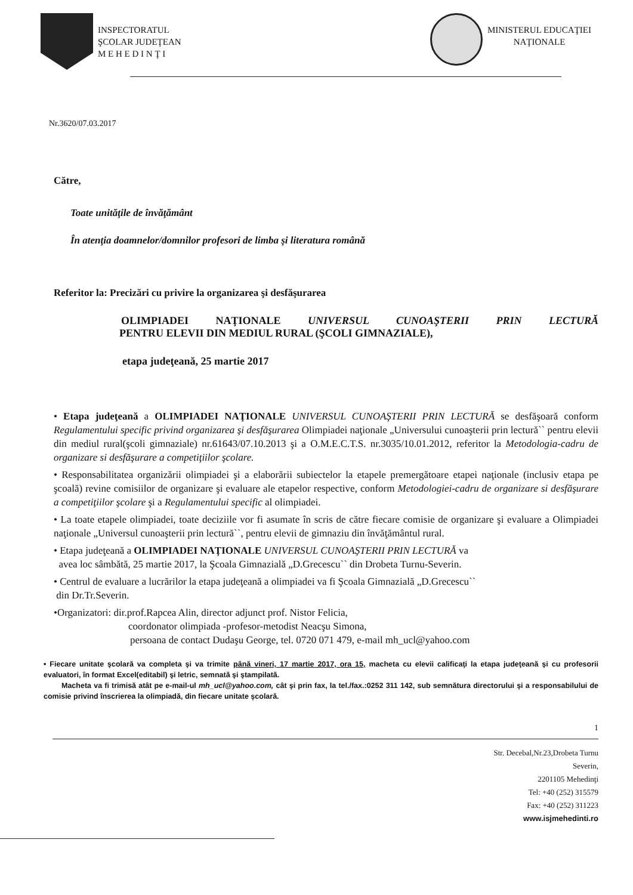INSPECTORATUL
ŞCOLAR JUDEŢEAN
M E H E D I N Ţ I
MINISTERUL EDUCAŢIEI
NAŢIONALE
Nr.3620/07.03.2017
Către,
Toate unităţile de învăţământ
În atenţia doamnelor/domnilor profesori de limba şi literatura română
Referitor la: Precizări cu privire la organizarea şi desfăşurarea
OLIMPIADEI NAŢIONALE UNIVERSUL CUNOAŞTERII PRIN LECTURĂ
PENTRU ELEVII DIN MEDIUL RURAL (ŞCOLI GIMNAZIALE),
etapa judeţeană, 25 martie 2017
• Etapa judeţeană a OLIMPIADEI NAŢIONALE UNIVERSUL CUNOAŞTERII PRIN LECTURĂ se desfăşoară conform Regulamentului specific privind organizarea şi desfăşurarea Olimpiadei naţionale „Universului cunoaşterii prin lectură`` pentru elevii din mediul rural(şcoli gimnaziale) nr.61643/07.10.2013 şi a O.M.E.C.T.S. nr.3035/10.01.2012, referitor la Metodologia-cadru de organizare si desfăşurare a competiţiilor şcolare.
• Responsabilitatea organizării olimpiadei şi a elaborării subiectelor la etapele premergătoare etapei naţionale (inclusiv etapa pe şcoală) revine comisiilor de organizare şi evaluare ale etapelor respective, conform Metodologiei-cadru de organizare si desfăşurare a competiţiilor şcolare şi a Regulamentului specific al olimpiadei.
• La toate etapele olimpiadei, toate deciziile vor fi asumate în scris de către fiecare comisie de organizare şi evaluare a Olimpiadei naţionale „Universul cunoaşterii prin lectură``, pentru elevii de gimnaziu din învăţământul rural.
• Etapa judeţeană a OLIMPIADEI NAŢIONALE UNIVERSUL CUNOAŞTERII PRIN LECTURĂ va
avea loc sâmbătă, 25 martie 2017, la Şcoala Gimnazială „D.Grecescu`` din Drobeta Turnu-Severin.
• Centrul de evaluare a lucrărilor la etapa judeţeană a olimpiadei va fi Şcoala Gimnazială „D.Grecescu``
din Dr.Tr.Severin.
•Organizatori: dir.prof.Rapcea Alin, director adjunct prof. Nistor Felicia,
coordonator olimpiada -profesor-metodist Neacşu Simona,
persoana de contact Dudaşu George, tel. 0720 071 479, e-mail mh_ucl@yahoo.com
• Fiecare unitate şcolară va completa şi va trimite până vineri, 17 martie 2017, ora 15, macheta cu elevii calificaţi la etapa judeţeană şi cu profesorii evaluatori, în format Excel(editabil) şi letric, semnată şi ştampilată.
Macheta va fi trimisă atât pe e-mail-ul mh_ucl@yahoo.com, cât şi prin fax, la tel./fax.:0252 311 142, sub semnătura directorului şi a responsabilului de comisie privind înscrierea la olimpiadă, din fiecare unitate şcolară.
1
Str. Decebal,Nr.23,Drobeta Turnu
Severin,
2201105 Mehedinţi
Tel: +40 (252) 315579
Fax: +40 (252) 311223
www.isjmehedinti.ro